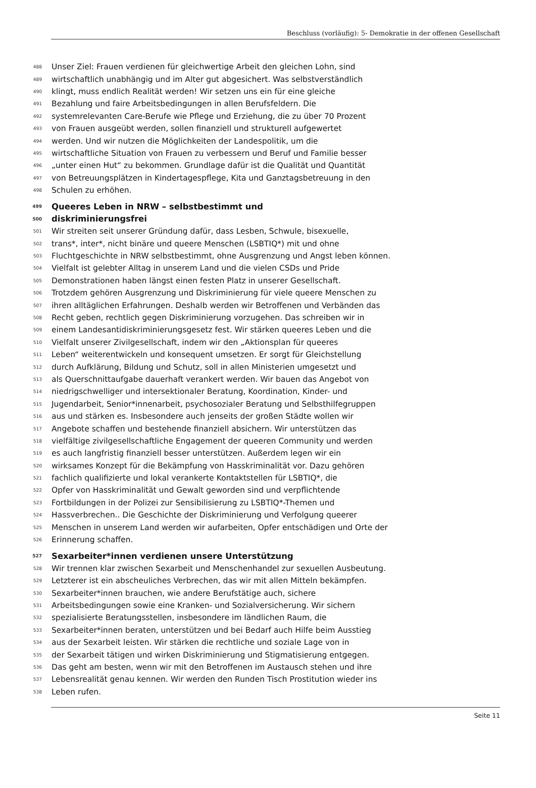Beschluss (vorläufig): 5- Demokratie in der offenen Gesellschaft
488 Unser Ziel: Frauen verdienen für gleichwertige Arbeit den gleichen Lohn, sind
489 wirtschaftlich unabhängig und im Alter gut abgesichert. Was selbstverständlich
490 klingt, muss endlich Realität werden! Wir setzen uns ein für eine gleiche
491 Bezahlung und faire Arbeitsbedingungen in allen Berufsfeldern. Die
492 systemrelevanten Care-Berufe wie Pflege und Erziehung, die zu über 70 Prozent
493 von Frauen ausgeübt werden, sollen finanziell und strukturell aufgewertet
494 werden. Und wir nutzen die Möglichkeiten der Landespolitik, um die
495 wirtschaftliche Situation von Frauen zu verbessern und Beruf und Familie besser
496 „unter einen Hut“ zu bekommen. Grundlage dafür ist die Qualität und Quantität
497 von Betreuungsplätzen in Kindertagespflege, Kita und Ganztagsbetreuung in den
498 Schulen zu erhöhen.
499 Queeres Leben in NRW – selbstbestimmt und
500 diskriminierungsfrei
501 Wir streiten seit unserer Gründung dafür, dass Lesben, Schwule, bisexuelle,
502 trans*, inter*, nicht binäre und queere Menschen (LSBTIQ*) mit und ohne
503 Fluchtgeschichte in NRW selbstbestimmt, ohne Ausgrenzung und Angst leben können.
504 Vielfalt ist gelebter Alltag in unserem Land und die vielen CSDs und Pride
505 Demonstrationen haben längst einen festen Platz in unserer Gesellschaft.
506 Trotzdem gehören Ausgrenzung und Diskriminierung für viele queere Menschen zu
507 ihren alltäglichen Erfahrungen. Deshalb werden wir Betroffenen und Verbänden das
508 Recht geben, rechtlich gegen Diskriminierung vorzugehen. Das schreiben wir in
509 einem Landesantidiskriminierungsgesetz fest. Wir stärken queeres Leben und die
510 Vielfalt unserer Zivilgesellschaft, indem wir den „Aktionsplan für queeres
511 Leben“ weiterentwickeln und konsequent umsetzen. Er sorgt für Gleichstellung
512 durch Aufklärung, Bildung und Schutz, soll in allen Ministerien umgesetzt und
513 als Querschnittaufgabe dauerhaft verankert werden. Wir bauen das Angebot von
514 niedrigschwelliger und intersektionaler Beratung, Koordination, Kinder- und
515 Jugendarbeit, Senior*innenarbeit, psychosozialer Beratung und Selbsthilfegruppen
516 aus und stärken es. Insbesondere auch jenseits der großen Städte wollen wir
517 Angebote schaffen und bestehende finanziell absichern. Wir unterstützen das
518 vielfältige zivilgesellschaftliche Engagement der queeren Community und werden
519 es auch langfristig finanziell besser unterstützen. Außerdem legen wir ein
520 wirksames Konzept für die Bekämpfung von Hasskriminalität vor. Dazu gehören
521 fachlich qualifizierte und lokal verankerte Kontaktstellen für LSBTIQ*, die
522 Opfer von Hasskriminalität und Gewalt geworden sind und verpflichtende
523 Fortbildungen in der Polizei zur Sensibilisierung zu LSBTIQ*-Themen und
524 Hassverbrechen.. Die Geschichte der Diskriminierung und Verfolgung queerer
525 Menschen in unserem Land werden wir aufarbeiten, Opfer entschädigen und Orte der
526 Erinnerung schaffen.
527 Sexarbeiter*innen verdienen unsere Unterstützung
528 Wir trennen klar zwischen Sexarbeit und Menschenhandel zur sexuellen Ausbeutung.
529 Letzterer ist ein abscheuliches Verbrechen, das wir mit allen Mitteln bekämpfen.
530 Sexarbeiter*innen brauchen, wie andere Berufstätige auch, sichere
531 Arbeitsbedingungen sowie eine Kranken- und Sozialversicherung. Wir sichern
532 spezialisierte Beratungsstellen, insbesondere im ländlichen Raum, die
533 Sexarbeiter*innen beraten, unterstützen und bei Bedarf auch Hilfe beim Ausstieg
534 aus der Sexarbeit leisten. Wir stärken die rechtliche und soziale Lage von in
535 der Sexarbeit tätigen und wirken Diskriminierung und Stigmatisierung entgegen.
536 Das geht am besten, wenn wir mit den Betroffenen im Austausch stehen und ihre
537 Lebensrealität genau kennen. Wir werden den Runden Tisch Prostitution wieder ins
538 Leben rufen.
Seite 11